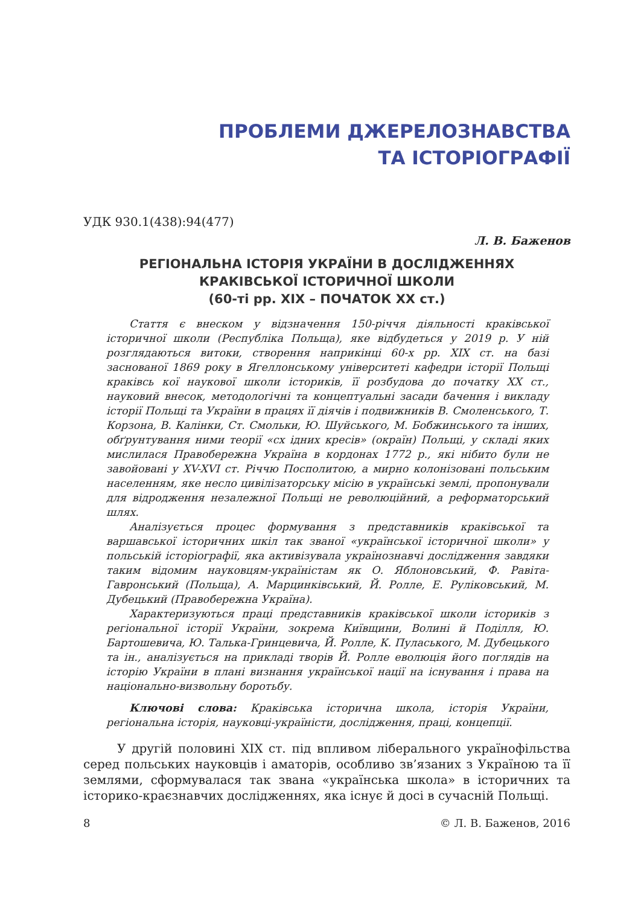ПРОБЛЕМИ ДЖЕРЕЛОЗНАВСТВА
ТА ІСТОРІОГРАФІЇ
УДК 930.1(438):94(477)
Л. В. Баженов
РЕГІОНАЛЬНА ІСТОРІЯ УКРАЇНИ В ДОСЛІДЖЕННЯХ
КРАКІВСЬКОЇ ІСТОРИЧНОЇ ШКОЛИ
(60-ті рр. XIX – ПОЧАТОК XX ст.)
Стаття є внеском у відзначення 150-річчя діяльності краківської історичної школи (Республіка Польща), яке відбудеться у 2019 р. У ній розглядаються витоки, створення наприкінці 60-х рр. XIX ст. на базі заснованої 1869 року в Ягеллонському університеті кафедри історії Польщі краківсь кої наукової школи істориків, її розбудова до початку XX ст., науковий внесок, методологічні та концептуальні засади бачення і викладу історії Польщі та України в працях її діячів і подвижників В. Смоленського, Т. Корзона, В. Калінки, Ст. Смольки, Ю. Шуйського, М. Бобжинського та інших, обґрунтування ними теорії «сх ідних кресів» (окраїн) Польщі, у складі яких мислилася Правобережна Україна в кордонах 1772 р., які нібито були не завойовані у XV-XVI ст. Річчю Посполитою, а мирно колонізовані польським населенням, яке несло цивілізаторську місію в українські землі, пропонували для відродження незалежної Польщі не революційний, а реформаторський шлях.
Аналізується процес формування з представників краківської та варшавської історичних шкіл так званої «української історичної школи» у польській історіографії, яка активізувала українознавчі дослідження завдяки таким відомим науковцям-україністам як О. Яблоновський, Ф. Равіта-Гавронський (Польща), А. Марцинківський, Й. Ролле, Е. Руліковський, М. Дубецький (Правобережна Україна).
Характеризуються праці представників краківської школи істориків з регіональної історії України, зокрема Київщини, Волині й Поділля, Ю. Бартошевича, Ю. Талька-Гринцевича, Й. Ролле, К. Пуласького, М. Дубецького та ін., аналізується на прикладі творів Й. Ролле еволюція його поглядів на історію України в плані визнання української нації на існування і права на національно-визвольну боротьбу.
Ключові слова: Краківська історична школа, історія України, регіональна історія, науковці-україністи, дослідження, праці, концепції.
У другій половині XIX ст. під впливом ліберального українофільства серед польських науковців і аматорів, особливо зв’язаних з Україною та її землями, сформувалася так звана «українська школа» в історичних та історико-краєзнавчих дослідженнях, яка існує й досі в сучасній Польщі.
8 © Л. В. Баженов, 2016